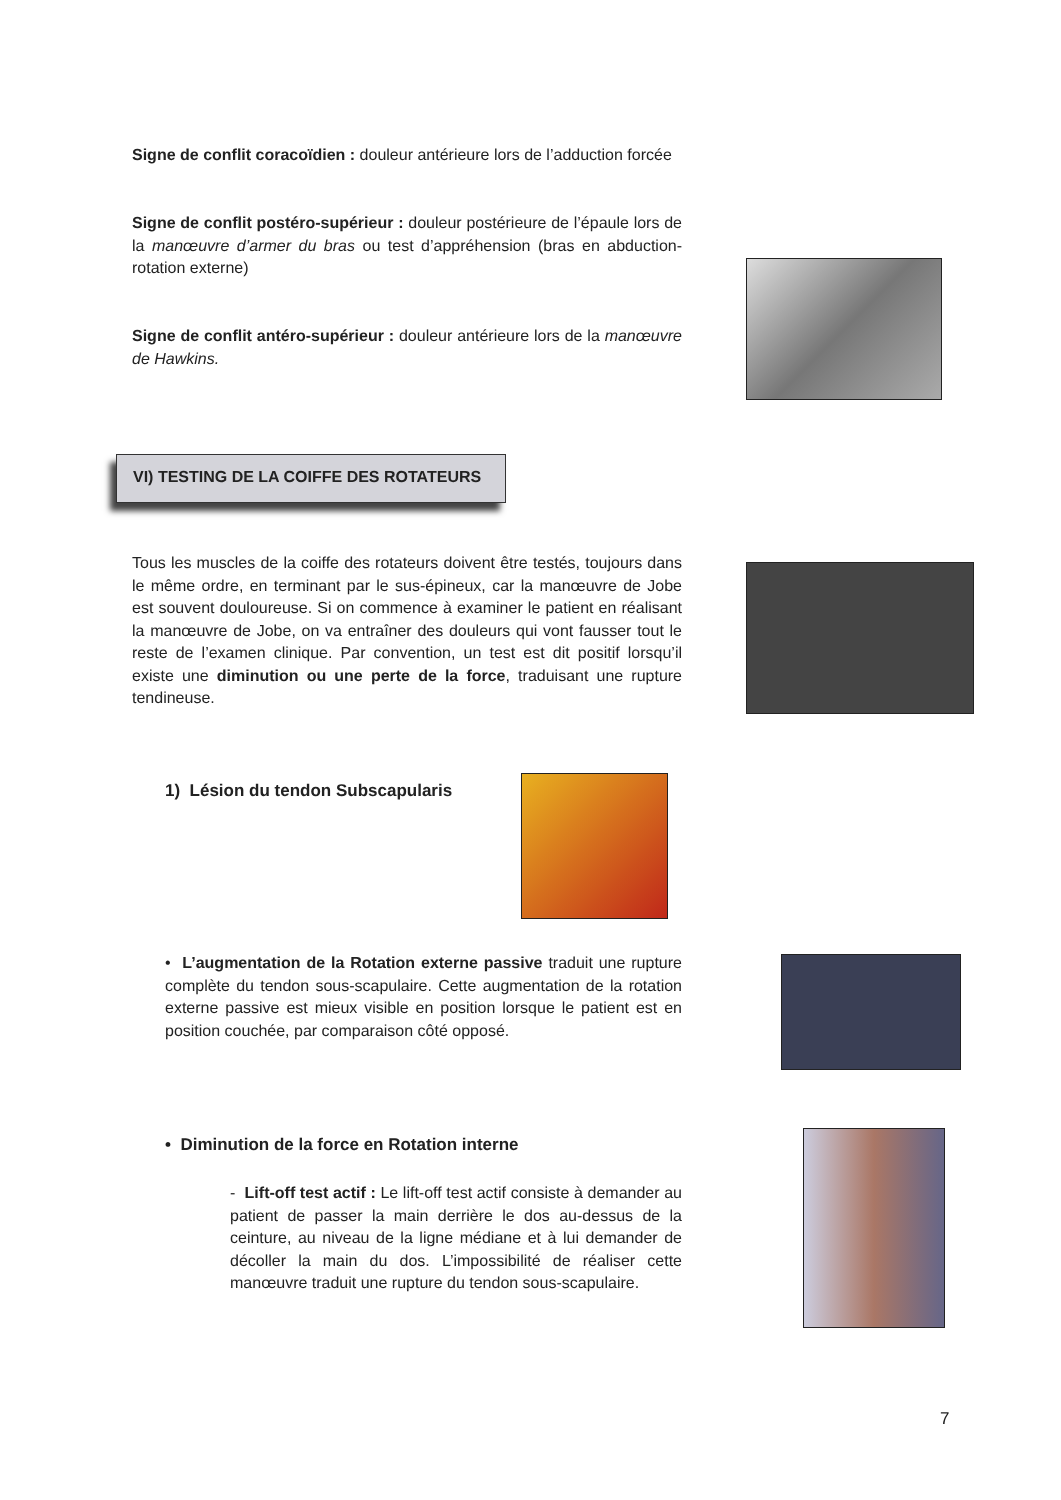Signe de conflit coracoïdien : douleur antérieure lors de l’adduction forcée
Signe de conflit postéro-supérieur : douleur postérieure de l’épaule lors de la manœuvre d’armer du bras ou test d’appréhension (bras en abduction-rotation externe)
Signe de conflit antéro-supérieur : douleur antérieure lors de la manœuvre de Hawkins.
VI) TESTING DE LA COIFFE DES ROTATEURS
Tous les muscles de la coiffe des rotateurs doivent être testés, toujours dans le même ordre, en terminant par le sus-épineux, car la manœuvre de Jobe est souvent douloureuse. Si on commence à examiner le patient en réalisant la manœuvre de Jobe, on va entraîner des douleurs qui vont fausser tout le reste de l’examen clinique. Par convention, un test est dit positif lorsqu’il existe une diminution ou une perte de la force, traduisant une rupture tendineuse.
1) Lésion du tendon Subscapularis
• L’augmentation de la Rotation externe passive traduit une rupture complète du tendon sous-scapulaire. Cette augmentation de la rotation externe passive est mieux visible en position lorsque le patient est en position couchée, par comparaison côté opposé.
• Diminution de la force en Rotation interne
- Lift-off test actif : Le lift-off test actif consiste à demander au patient de passer la main derrière le dos au-dessus de la ceinture, au niveau de la ligne médiane et à lui demander de décoller la main du dos. L’impossibilité de réaliser cette manœuvre traduit une rupture du tendon sous-scapulaire.
7